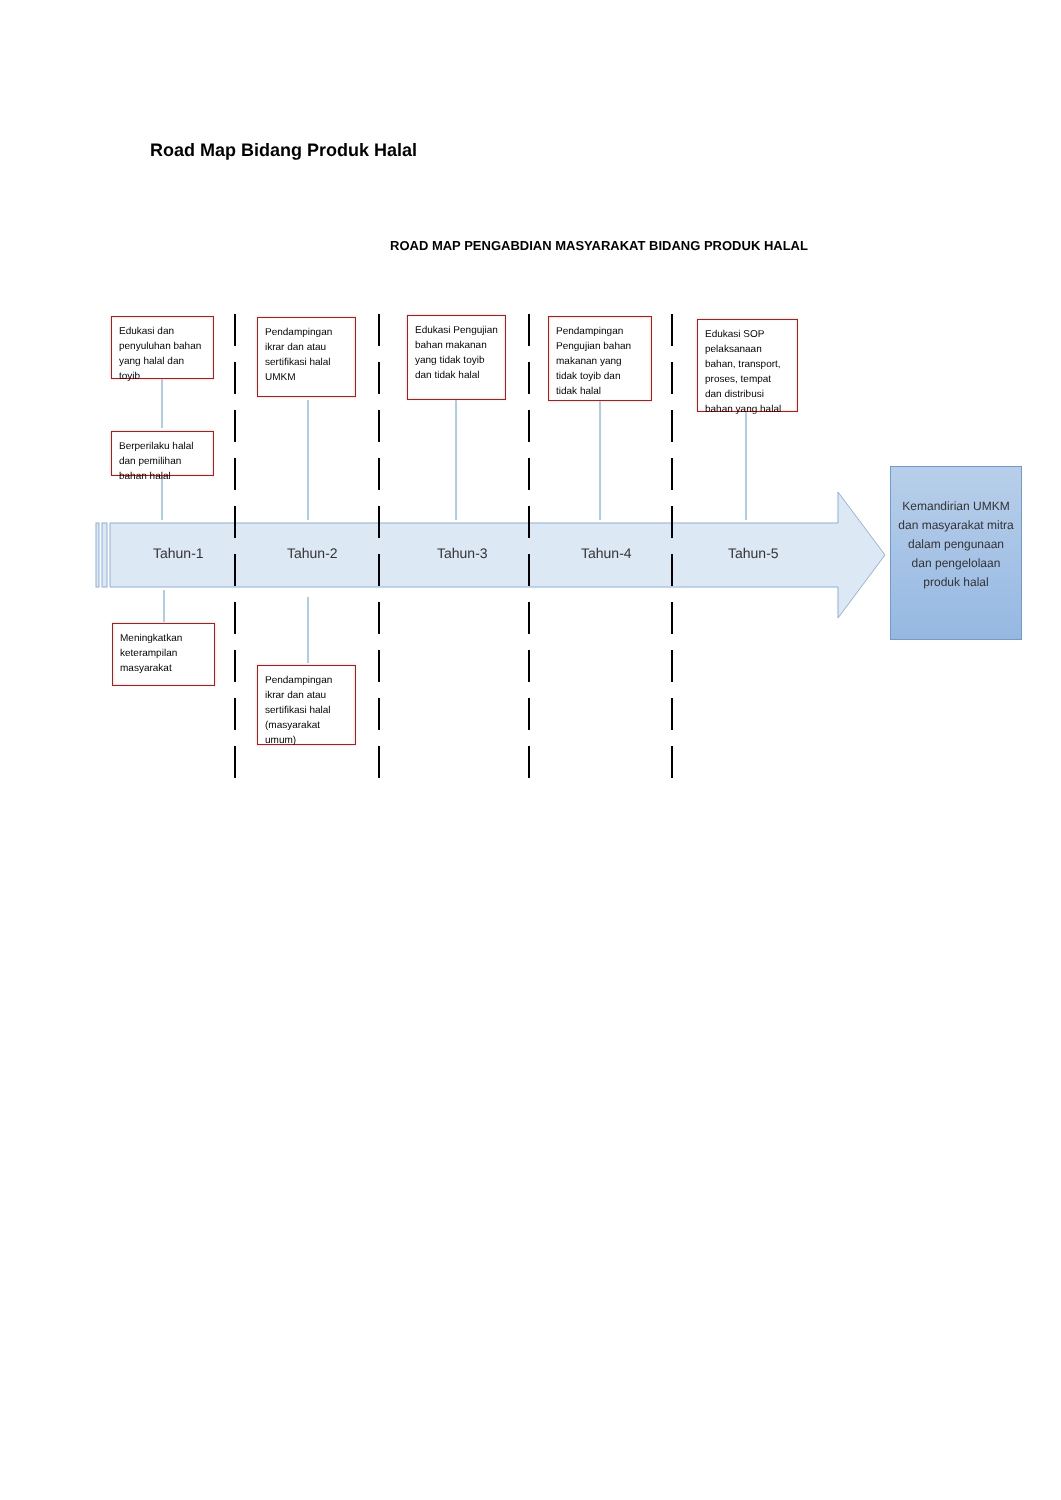Road Map Bidang Produk Halal
ROAD MAP PENGABDIAN MASYARAKAT BIDANG PRODUK HALAL
Edukasi dan penyuluhan bahan yang halal dan toyib
Berperilaku halal dan pemilihan bahan halal
Pendampingan ikrar dan atau sertifikasi halal UMKM
Edukasi Pengujian bahan makanan yang tidak toyib dan tidak halal
Pendampingan Pengujian bahan makanan yang tidak toyib dan tidak halal
Edukasi SOP pelaksanaan bahan, transport, proses, tempat dan distribusi bahan yang halal
Tahun-1 Tahun-2 Tahun-3 Tahun-4 Tahun-5
Kemandirian UMKM dan masyarakat mitra dalam pengunaan dan pengelolaan produk halal
Meningkatkan keterampilan masyarakat
Pendampingan ikrar dan atau sertifikasi halal (masyarakat umum)